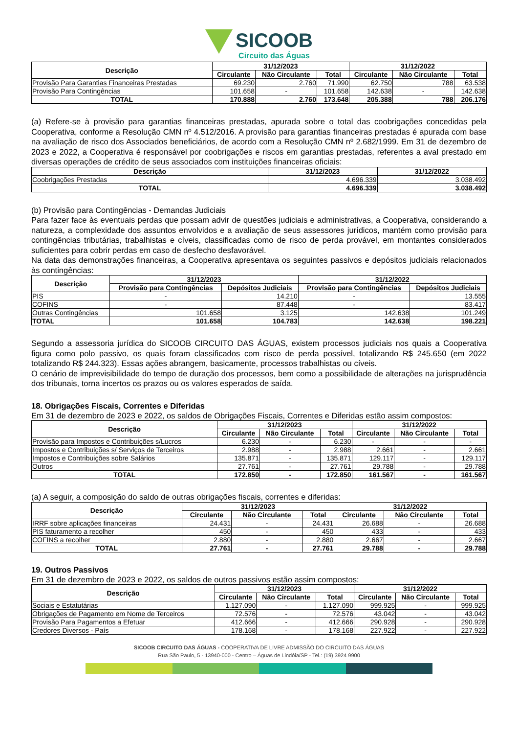SICOOB Circuito das Águas
| Descrição | 31/12/2023 | | | 31/12/2022 | | |
| --- | --- | --- | --- | --- | --- | --- |
| | Circulante | Não Circulante | Total | Circulante | Não Circulante | Total |
| Provisão Para Garantias Financeiras Prestadas | 69.230 | 2.760 | 71.990 | 62.750 | 788 | 63.538 |
| Provisão Para Contingências | 101.658 | - | 101.658 | 142.638 | - | 142.638 |
| TOTAL | 170.888 | 2.760 | 173.648 | 205.388 | 788 | 206.176 |
(a) Refere-se à provisão para garantias financeiras prestadas, apurada sobre o total das coobrigações concedidas pela Cooperativa, conforme a Resolução CMN nº 4.512/2016. A provisão para garantias financeiras prestadas é apurada com base na avaliação de risco dos Associados beneficiários, de acordo com a Resolução CMN nº 2.682/1999. Em 31 de dezembro de 2023 e 2022, a Cooperativa é responsável por coobrigações e riscos em garantias prestadas, referentes a aval prestado em diversas operações de crédito de seus associados com instituições financeiras oficiais:
| Descrição | 31/12/2023 | 31/12/2022 |
| --- | --- | --- |
| Coobrigações Prestadas | 4.696.339 | 3.038.492 |
| TOTAL | 4.696.339 | 3.038.492 |
(b) Provisão para Contingências - Demandas Judiciais
Para fazer face às eventuais perdas que possam advir de questões judiciais e administrativas, a Cooperativa, considerando a natureza, a complexidade dos assuntos envolvidos e a avaliação de seus assessores jurídicos, mantém como provisão para contingências tributárias, trabalhistas e cíveis, classificadas como de risco de perda provável, em montantes considerados suficientes para cobrir perdas em caso de desfecho desfavorável.
Na data das demonstrações financeiras, a Cooperativa apresentava os seguintes passivos e depósitos judiciais relacionados às contingências:
| Descrição | 31/12/2023 | | 31/12/2022 | |
| --- | --- | --- | --- | --- |
| | Provisão para Contingências | Depósitos Judiciais | Provisão para Contingências | Depósitos Judiciais |
| PIS | - | 14.210 | - | 13.555 |
| COFINS | - | 87.448 | - | 83.417 |
| Outras Contingências | 101.658 | 3.125 | 142.638 | 101.249 |
| TOTAL | 101.658 | 104.783 | 142.638 | 198.221 |
Segundo a assessoria jurídica do SICOOB CIRCUITO DAS ÁGUAS, existem processos judiciais nos quais a Cooperativa figura como polo passivo, os quais foram classificados com risco de perda possível, totalizando R$ 245.650 (em 2022 totalizando R$ 244.323). Essas ações abrangem, basicamente, processos trabalhistas ou cíveis.
O cenário de imprevisibilidade do tempo de duração dos processos, bem como a possibilidade de alterações na jurisprudência dos tribunais, torna incertos os prazos ou os valores esperados de saída.
18. Obrigações Fiscais, Correntes e Diferidas
Em 31 de dezembro de 2023 e 2022, os saldos de Obrigações Fiscais, Correntes e Diferidas estão assim compostos:
| Descrição | 31/12/2023 | | | 31/12/2022 | | |
| --- | --- | --- | --- | --- | --- | --- |
| | Circulante | Não Circulante | Total | Circulante | Não Circulante | Total |
| Provisão para Impostos e Contribuições s/Lucros | 6.230 | - | 6.230 | - | - | - |
| Impostos e Contribuições s/ Serviços de Terceiros | 2.988 | - | 2.988 | 2.661 | - | 2.661 |
| Impostos e Contribuições sobre Salários | 135.871 | - | 135.871 | 129.117 | - | 129.117 |
| Outros | 27.761 | - | 27.761 | 29.788 | - | 29.788 |
| TOTAL | 172.850 | - | 172.850 | 161.567 | - | 161.567 |
(a) A seguir, a composição do saldo de outras obrigações fiscais, correntes e diferidas:
| Descrição | 31/12/2023 | | | 31/12/2022 | | |
| --- | --- | --- | --- | --- | --- | --- |
| | Circulante | Não Circulante | Total | Circulante | Não Circulante | Total |
| IRRF sobre aplicações financeiras | 24.431 | - | 24.431 | 26.688 | - | 26.688 |
| PIS faturamento a recolher | 450 | - | 450 | 433 | - | 433 |
| COFINS a recolher | 2.880 | - | 2.880 | 2.667 | - | 2.667 |
| TOTAL | 27.761 | - | 27.761 | 29.788 | - | 29.788 |
19. Outros Passivos
Em 31 de dezembro de 2023 e 2022, os saldos de outros passivos estão assim compostos:
| Descrição | 31/12/2023 | | | 31/12/2022 | | |
| --- | --- | --- | --- | --- | --- | --- |
| | Circulante | Não Circulante | Total | Circulante | Não Circulante | Total |
| Sociais e Estatutárias | 1.127.090 | - | 1.127.090 | 999.925 | - | 999.925 |
| Obrigações de Pagamento em Nome de Terceiros | 72.576 | - | 72.576 | 43.042 | - | 43.042 |
| Provisão Para Pagamentos a Efetuar | 412.666 | - | 412.666 | 290.928 | - | 290.928 |
| Credores Diversos - País | 178.168 | - | 178.168 | 227.922 | - | 227.922 |
SICOOB CIRCUITO DAS ÁGUAS - COOPERATIVA DE LIVRE ADMISSÃO DO CIRCUITO DAS ÁGUAS
Rua São Paulo, 5 - 13940-000 - Centro – Águas de Lindóia/SP - Tel.: (19) 3924 9900